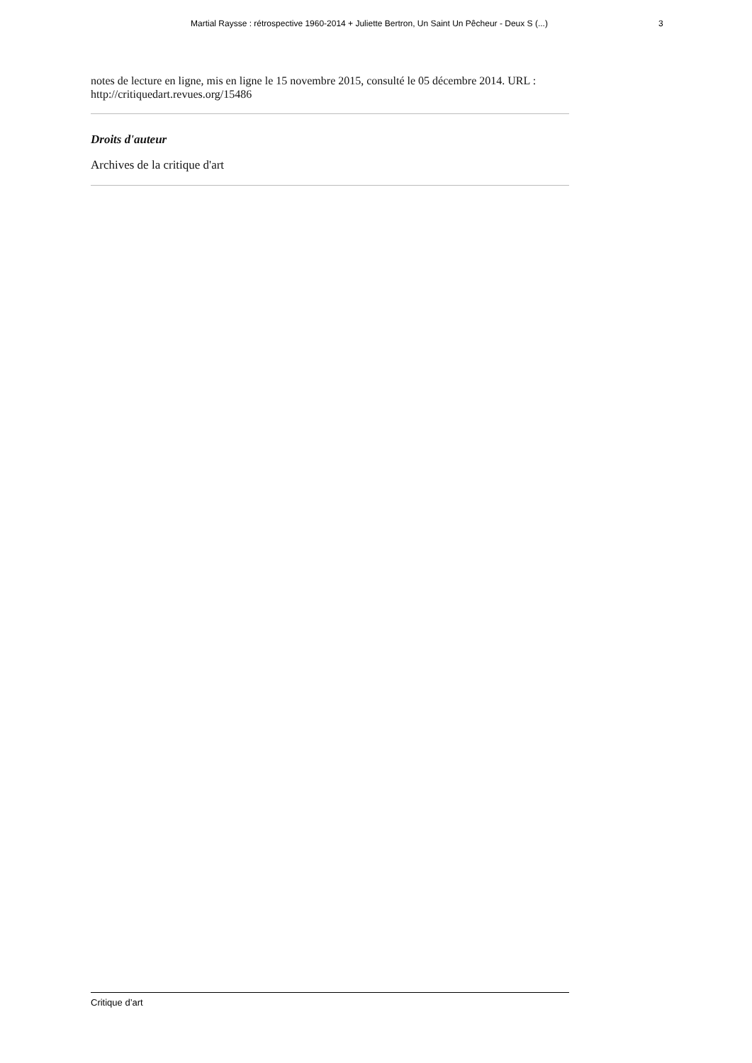Martial Raysse : rétrospective 1960-2014 + Juliette Bertron, Un Saint Un Pêcheur - Deux S (...) 3
notes de lecture en ligne, mis en ligne le 15 novembre 2015, consulté le 05 décembre 2014. URL : http://critiquedart.revues.org/15486
Droits d'auteur
Archives de la critique d'art
Critique d’art